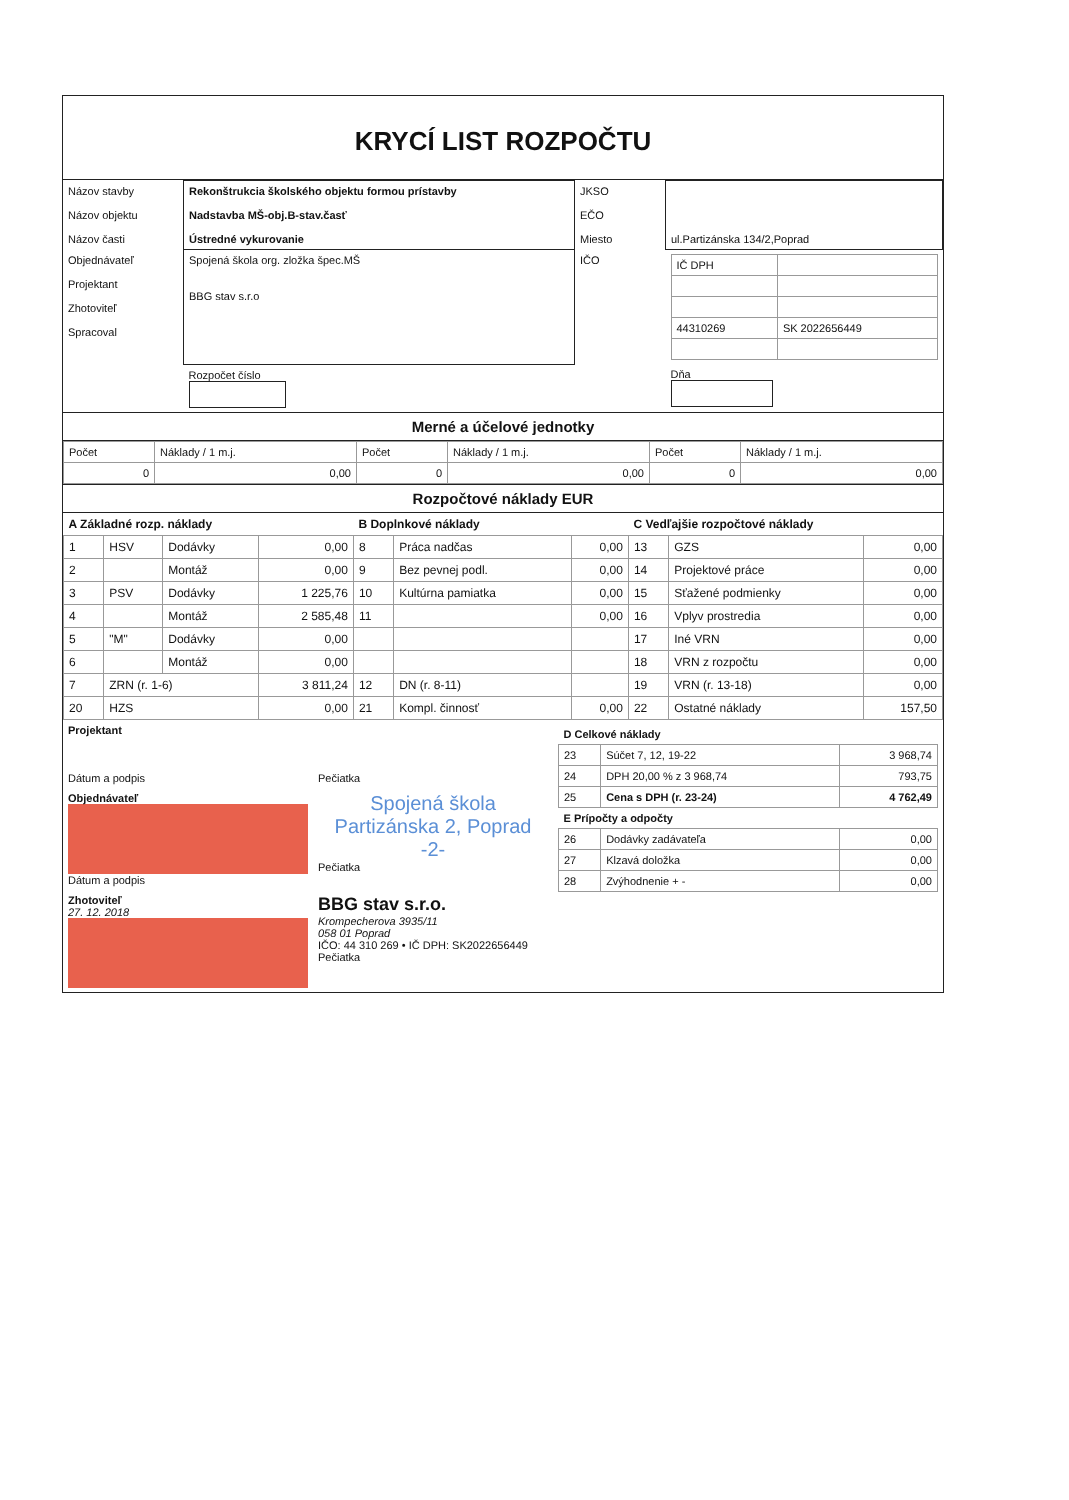KRYCÍ LIST ROZPOČTU
| Názov stavby Názov objektu Názov časti | Rekonštrukcia školského objektu formou prístavby Nadstavba MŠ-obj.B-stav.časť Ústredné vykurovanie | JKSO EČO Miesto | ul.Partizánska 134/2,Poprad |
| Objednávateľ Projektant Zhotoviteľ Spracoval | Spojená škola org. zložka špec.MŠ BBG stav s.r.o | IČO | / IČ DPH / / / 44310269 / SK 2022656449 / |
| | Rozpočet číslo | | Dňa |
Merné a účelové jednotky
| Počet | Náklady / 1 m.j. | Počet | Náklady / 1 m.j. | Počet | Náklady / 1 m.j. |
| 0 | 0,00 | 0 | 0,00 | 0 | 0,00 |
Rozpočtové náklady EUR
| A Základné rozp. náklady | | | | B Doplnkové náklady | | | C Vedľajšie rozpočtové náklady | | |
| --- | --- | --- | --- | --- | --- | --- | --- | --- | --- |
| 1 | HSV | Dodávky | 0,00 | 8 | Práca nadčas | 0,00 | 13 | GZS | 0,00 |
| 2 | | Montáž | 0,00 | 9 | Bez pevnej podl. | 0,00 | 14 | Projektové práce | 0,00 |
| 3 | PSV | Dodávky | 1 225,76 | 10 | Kultúrna pamiatka | 0,00 | 15 | Sťažené podmienky | 0,00 |
| 4 | | Montáž | 2 585,48 | 11 | | 0,00 | 16 | Vplyv prostredia | 0,00 |
| 5 | "M" | Dodávky | 0,00 | | | | 17 | Iné VRN | 0,00 |
| 6 | | Montáž | 0,00 | | | | 18 | VRN z rozpočtu | 0,00 |
| 7 | ZRN (r. 1-6) | | 3 811,24 | 12 | DN (r. 8-11) | | 19 | VRN (r. 13-18) | 0,00 |
| 20 | HZS | | 0,00 | 21 | Kompl. činnosť | 0,00 | 22 | Ostatné náklady | 157,50 |
| Projektant Dátum a podpis | Pečiatka | / D Celkové náklady / / / / --- / --- / --- / / 23 / Súčet 7, 12, 19-22 / 3 968,74 / / 24 / DPH 20,00 % z 3 968,74 / 793,75 / / 25 / Cena s DPH (r. 23-24) / 4 762,49 / / E Prípočty a odpočty / / / / 26 / Dodávky zadávateľa / 0,00 / / 27 / Klzavá doložka / 0,00 / / 28 / Zvýhodnenie + - / 0,00 / |
| Objednávateľ Dátum a podpis | Spojená škola Partizánska 2, Poprad -2- Pečiatka | |
| Zhotoviteľ 27. 12. 2018 | BBG stav s.r.o. Krompecherova 3935/11 058 01 Poprad IČO: 44 310 269 • IČ DPH: SK2022656449 Pečiatka | |